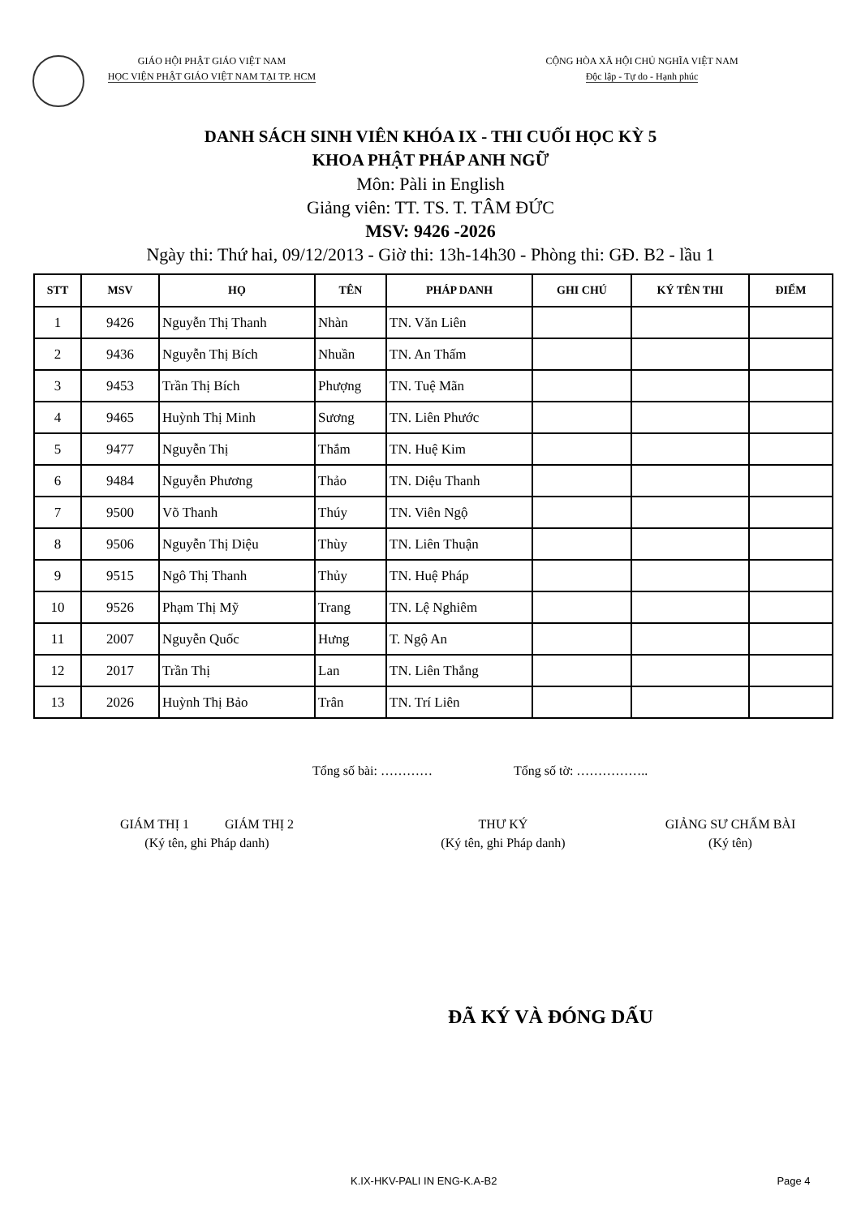GIÁO HỘI PHẬT GIÁO VIỆT NAM
HỌC VIỆN PHẬT GIÁO VIỆT NAM TẠI TP. HCM
CỘNG HÒA XÃ HỘI CHỦ NGHĨA VIỆT NAM
Độc lập - Tự do - Hạnh phúc
DANH SÁCH SINH VIÊN KHÓA IX - THI CUỐI HỌC KỲ 5
KHOA PHẬT PHÁP ANH NGỮ
Môn: Pàli in English
Giảng viên: TT. TS. T. TÂM ĐỨC
MSV: 9426 -2026
Ngày thi: Thứ hai, 09/12/2013 - Giờ thi: 13h-14h30 - Phòng thi: GĐ. B2 - lầu 1
| STT | MSV | HỌ | TÊN | PHÁP DANH | GHI CHÚ | KÝ TÊN THI | ĐIỂM |
| --- | --- | --- | --- | --- | --- | --- | --- |
| 1 | 9426 | Nguyễn Thị Thanh | Nhàn | TN. Văn Liên | | | |
| 2 | 9436 | Nguyễn Thị Bích | Nhuần | TN. An Thấm | | | |
| 3 | 9453 | Trần Thị Bích | Phượng | TN. Tuệ Mãn | | | |
| 4 | 9465 | Huỳnh Thị Minh | Sương | TN. Liên Phước | | | |
| 5 | 9477 | Nguyễn Thị | Thắm | TN. Huệ Kim | | | |
| 6 | 9484 | Nguyễn Phương | Thảo | TN. Diệu Thanh | | | |
| 7 | 9500 | Võ Thanh | Thúy | TN. Viên Ngộ | | | |
| 8 | 9506 | Nguyễn Thị Diệu | Thùy | TN. Liên Thuận | | | |
| 9 | 9515 | Ngô Thị Thanh | Thủy | TN. Huệ Pháp | | | |
| 10 | 9526 | Phạm Thị Mỹ | Trang | TN. Lệ Nghiêm | | | |
| 11 | 2007 | Nguyễn Quốc | Hưng | T. Ngộ An | | | |
| 12 | 2017 | Trần Thị | Lan | TN. Liên Thắng | | | |
| 13 | 2026 | Huỳnh Thị Bảo | Trân | TN. Trí Liên | | | |
Tổng số bài: ………… Tổng số tờ: ……………..
GIÁM THỊ 1 GIÁM THỊ 2
(Ký tên, ghi Pháp danh)
THƯ KÝ
(Ký tên, ghi Pháp danh)
GIẢNG SƯ CHẤM BÀI
(Ký tên)
ĐÃ KÝ VÀ ĐÓNG DẤU
K.IX-HKV-PALI IN ENG-K.A-B2 Page 4